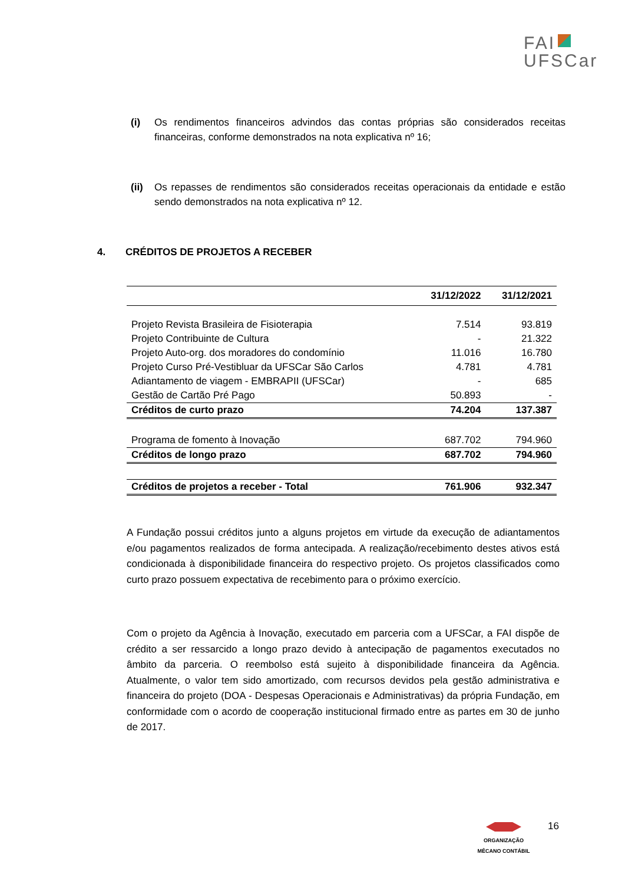FAI
UFSCar
(i) Os rendimentos financeiros advindos das contas próprias são considerados receitas financeiras, conforme demonstrados na nota explicativa nº 16;
(ii)
Os repasses de rendimentos são considerados receitas operacionais da entidade e estão sendo demonstrados na nota explicativa nº 12.
4. CRÉDITOS DE PROJETOS A RECEBER
| | 31/12/2022 | 31/12/2021 |
| --- | --- | --- |
| Projeto Revista Brasileira de Fisioterapia | 7.514 | 93.819 |
| Projeto Contribuinte de Cultura | - | 21.322 |
| Projeto Auto-org. dos moradores do condomínio | 11.016 | 16.780 |
| Projeto Curso Pré-Vestibluar da UFSCar São Carlos | 4.781 | 4.781 |
| Adiantamento de viagem - EMBRAPII (UFSCar) | - | 685 |
| Gestão de Cartão Pré Pago | 50.893 | - |
| Créditos de curto prazo | 74.204 | 137.387 |
| Programa de fomento à Inovação | 687.702 | 794.960 |
| Créditos de longo prazo | 687.702 | 794.960 |
| Créditos de projetos a receber - Total | 761.906 | 932.347 |
A Fundação possui créditos junto a alguns projetos em virtude da execução de adiantamentos e/ou pagamentos realizados de forma antecipada. A realização/recebimento destes ativos está condicionada à disponibilidade financeira do respectivo projeto. Os projetos classificados como curto prazo possuem expectativa de recebimento para o próximo exercício.
Com o projeto da Agência à Inovação, executado em parceria com a UFSCar, a FAI dispõe de crédito a ser ressarcido a longo prazo devido à antecipação de pagamentos executados no âmbito da parceria. O reembolso está sujeito à disponibilidade financeira da Agência. Atualmente, o valor tem sido amortizado, com recursos devidos pela gestão administrativa e financeira do projeto (DOA - Despesas Operacionais e Administrativas) da própria Fundação, em conformidade com o acordo de cooperação institucional firmado entre as partes em 30 de junho de 2017.
ORGANIZAÇÃO
MÊCANO CONTÁBIL
16